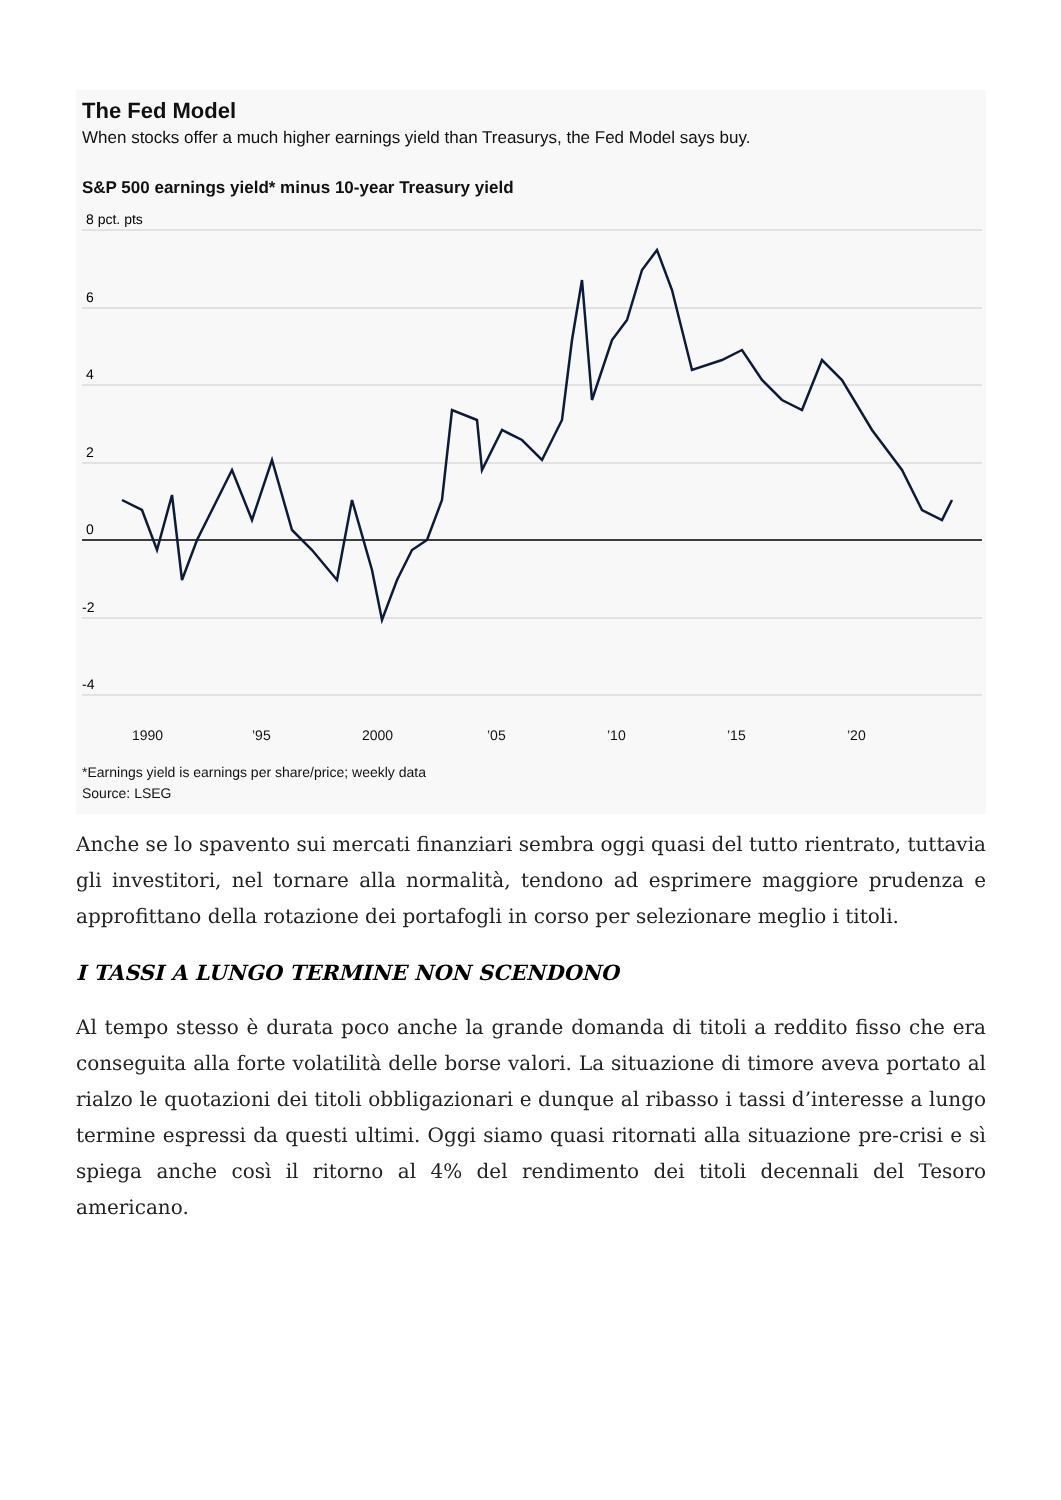The Fed Model
When stocks offer a much higher earnings yield than Treasurys, the Fed Model says buy.
S&P 500 earnings yield* minus 10-year Treasury yield
8 pct. pts
6
4
2
0
-2
-4
1990
’95
2000
’05
’10
’15
’20
*Earnings yield is earnings per share/price; weekly data
Source: LSEG
Anche se lo spavento sui mercati finanziari sembra oggi quasi del tutto rientrato, tuttavia gli investitori, nel tornare alla normalità, tendono ad esprimere maggiore prudenza e approfittano della rotazione dei portafogli in corso per selezionare meglio i titoli.
I TASSI A LUNGO TERMINE NON SCENDONO
Al tempo stesso è durata poco anche la grande domanda di titoli a reddito fisso che era conseguita alla forte volatilità delle borse valori. La situazione di timore aveva portato al rialzo le quotazioni dei titoli obbligazionari e dunque al ribasso i tassi d’interesse a lungo termine espressi da questi ultimi. Oggi siamo quasi ritornati alla situazione pre-crisi e sì spiega anche così il ritorno al 4% del rendimento dei titoli decennali del Tesoro americano.